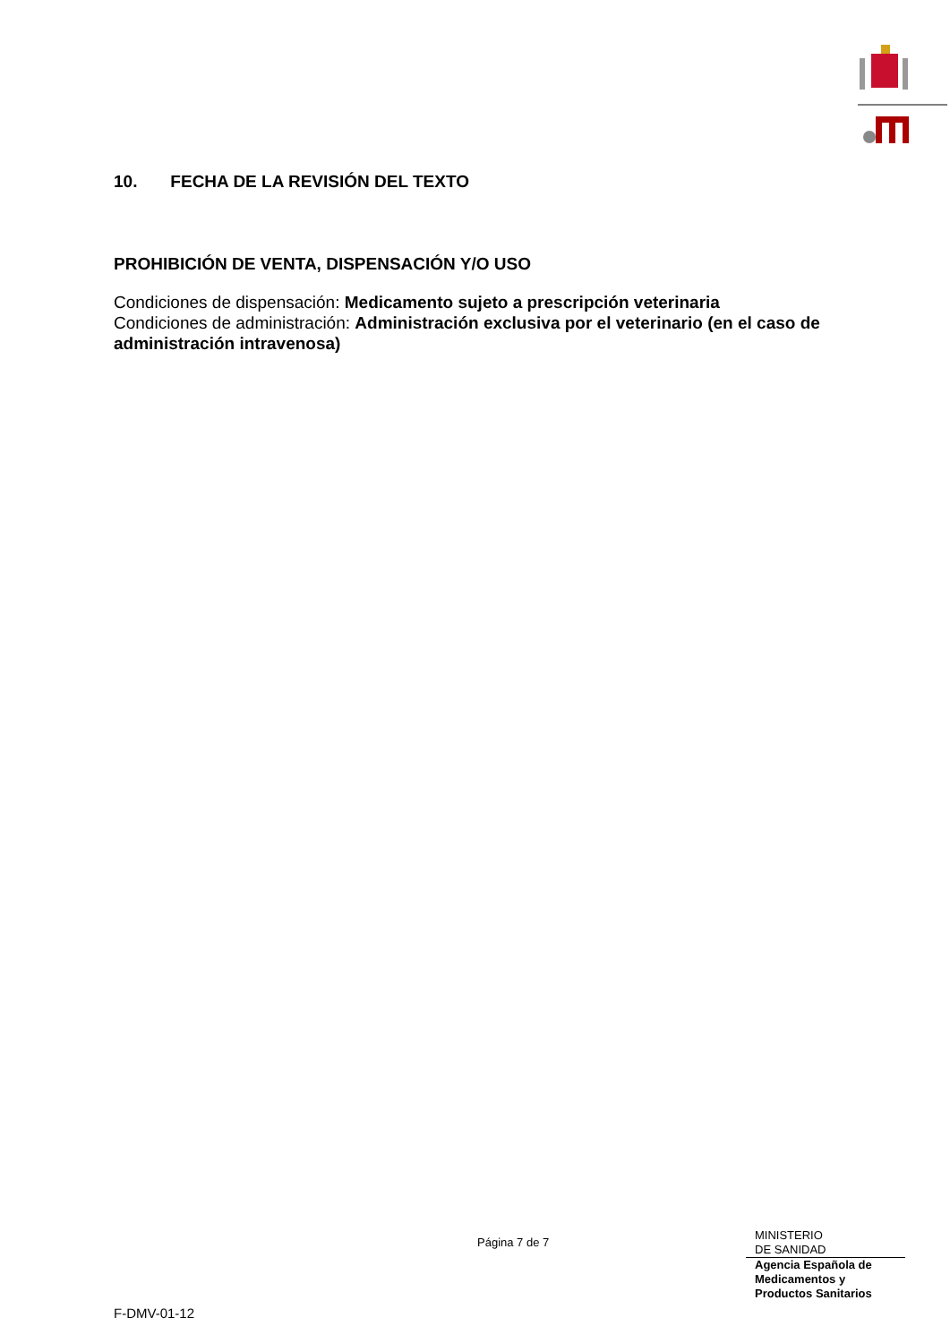10. FECHA DE LA REVISIÓN DEL TEXTO
PROHIBICIÓN DE VENTA, DISPENSACIÓN Y/O USO
Condiciones de dispensación: Medicamento sujeto a prescripción veterinaria
Condiciones de administración: Administración exclusiva por el veterinario (en el caso de administración intravenosa)
Página 7 de 7
MINISTERIO
DE SANIDAD
Agencia Española de
Medicamentos y
Productos Sanitarios
F-DMV-01-12